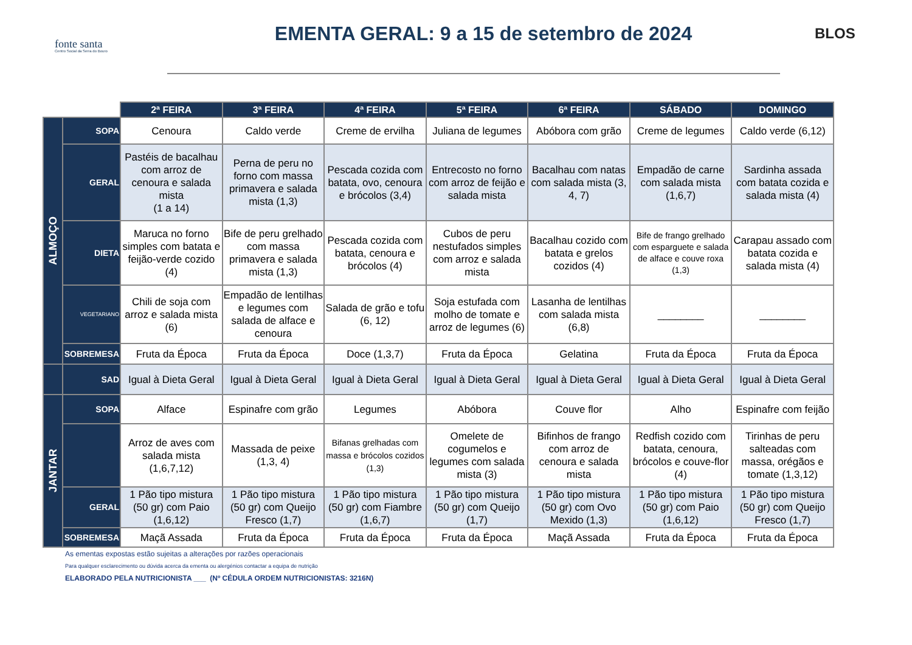fonte santa
Centro Social da Serra do Bouro
EMENTA GERAL: 9 a 15 de setembro de 2024
BLOS
| | | 2ª FEIRA | 3ª FEIRA | 4ª FEIRA | 5ª FEIRA | 6ª FEIRA | SÁBADO | DOMINGO |
| ALMOÇO | SOPA | Cenoura | Caldo verde | Creme de ervilha | Juliana de legumes | Abóbora com grão | Creme de legumes | Caldo verde (6,12) |
| | GERAL | Pastéis de bacalhau com arroz de cenoura e salada mista (1 a 14) | Perna de peru no forno com massa primavera e salada mista (1,3) | Pescada cozida com batata, ovo, cenoura e brócolos (3,4) | Entrecosto no forno com arroz de feijão e salada mista | Bacalhau com natas com salada mista (3, 4, 7) | Empadão de carne com salada mista (1,6,7) | Sardinha assada com batata cozida e salada mista (4) |
| | DIETA | Maruca no forno simples com batata e feijão-verde cozido (4) | Bife de peru grelhado com massa primavera e salada mista (1,3) | Pescada cozida com batata, cenoura e brócolos (4) | Cubos de peru nestufados simples com arroz e salada mista | Bacalhau cozido com batata e grelos cozidos (4) | Bife de frango grelhado com esparguete e salada de alface e couve roxa (1,3) | Carapau assado com batata cozida e salada mista (4) |
| | VEGETARIANO | Chili de soja com arroz e salada mista (6) | Empadão de lentilhas e legumes com salada de alface e cenoura | Salada de grão e tofu (6, 12) | Soja estufada com molho de tomate e arroz de legumes (6) | Lasanha de lentilhas com salada mista (6,8) | ________ | ________ |
| | SOBREMESA | Fruta da Época | Fruta da Época | Doce (1,3,7) | Fruta da Época | Gelatina | Fruta da Época | Fruta da Época |
| | SAD | Igual à Dieta Geral | Igual à Dieta Geral | Igual à Dieta Geral | Igual à Dieta Geral | Igual à Dieta Geral | Igual à Dieta Geral | Igual à Dieta Geral |
| JANTAR | SOPA | Alface | Espinafre com grão | Legumes | Abóbora | Couve flor | Alho | Espinafre com feijão |
| | | Arroz de aves com salada mista (1,6,7,12) | Massada de peixe (1,3, 4) | Bifanas grelhadas com massa e brócolos cozidos (1,3) | Omelete de cogumelos e legumes com salada mista (3) | Bifinhos de frango com arroz de cenoura e salada mista | Redfish cozido com batata, cenoura, brócolos e couve-flor (4) | Tirinhas de peru salteadas com massa, orégãos e tomate (1,3,12) |
| | GERAL | 1 Pão tipo mistura (50 gr) com Paio (1,6,12) | 1 Pão tipo mistura (50 gr) com Queijo Fresco (1,7) | 1 Pão tipo mistura (50 gr) com Fiambre (1,6,7) | 1 Pão tipo mistura (50 gr) com Queijo (1,7) | 1 Pão tipo mistura (50 gr) com Ovo Mexido (1,3) | 1 Pão tipo mistura (50 gr) com Paio (1,6,12) | 1 Pão tipo mistura (50 gr) com Queijo Fresco (1,7) |
| | SOBREMESA | Maçã Assada | Fruta da Época | Fruta da Época | Fruta da Época | Maçã Assada | Fruta da Época | Fruta da Época |
As ementas expostas estão sujeitas a alterações por razões operacionais
Para qualquer esclarecimento ou dúvida acerca da ementa ou alergénios contactar a equipa de nutrição
ELABORADO PELA NUTRICIONISTA ___ (Nº CÉDULA ORDEM NUTRICIONISTAS: 3216N)